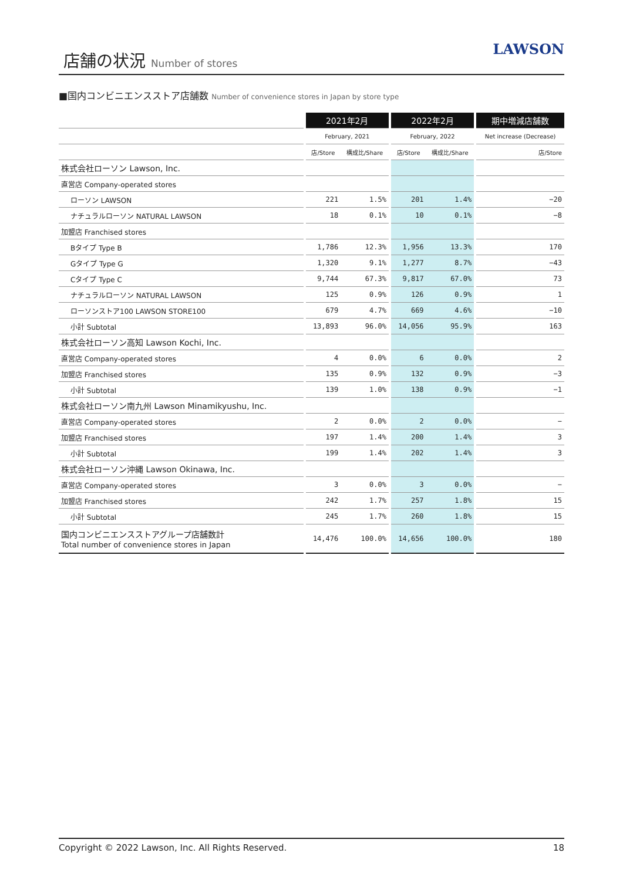店舗の状況 Number of stores
LAWSON
■国内コンビニエンスストア店舗数 Number of convenience stores in Japan by store type
| | | 2021年2月 | | | 2022年2月 | | | 期中増減店舗数 |
| --- | --- | --- | --- | --- | --- | --- | --- | --- |
| | | February, 2021 | | | February, 2022 | | | Net increase (Decrease) |
| | | 店/Store | 構成比/Share | | 店/Store | 構成比/Share | | 店/Store |
| 株式会社ローソン Lawson, Inc. | | | | | | | | |
| 直営店 Company-operated stores | | | | | | | | |
| ローソン LAWSON | | 221 | 1.5% | | 201 | 1.4% | | −20 |
| ナチュラルローソン NATURAL LAWSON | | 18 | 0.1% | | 10 | 0.1% | | −8 |
| 加盟店 Franchised stores | | | | | | | | |
| Bタイプ Type B | | 1,786 | 12.3% | | 1,956 | 13.3% | | 170 |
| Gタイプ Type G | | 1,320 | 9.1% | | 1,277 | 8.7% | | −43 |
| Cタイプ Type C | | 9,744 | 67.3% | | 9,817 | 67.0% | | 73 |
| ナチュラルローソン NATURAL LAWSON | | 125 | 0.9% | | 126 | 0.9% | | 1 |
| ローソンストア100 LAWSON STORE100 | | 679 | 4.7% | | 669 | 4.6% | | −10 |
| 小計 Subtotal | | 13,893 | 96.0% | | 14,056 | 95.9% | | 163 |
| 株式会社ローソン高知 Lawson Kochi, Inc. | | | | | | | | |
| 直営店 Company-operated stores | | 4 | 0.0% | | 6 | 0.0% | | 2 |
| 加盟店 Franchised stores | | 135 | 0.9% | | 132 | 0.9% | | −3 |
| 小計 Subtotal | | 139 | 1.0% | | 138 | 0.9% | | −1 |
| 株式会社ローソン南九州 Lawson Minamikyushu, Inc. | | | | | | | | |
| 直営店 Company-operated stores | | 2 | 0.0% | | 2 | 0.0% | | − |
| 加盟店 Franchised stores | | 197 | 1.4% | | 200 | 1.4% | | 3 |
| 小計 Subtotal | | 199 | 1.4% | | 202 | 1.4% | | 3 |
| 株式会社ローソン沖縄 Lawson Okinawa, Inc. | | | | | | | | |
| 直営店 Company-operated stores | | 3 | 0.0% | | 3 | 0.0% | | − |
| 加盟店 Franchised stores | | 242 | 1.7% | | 257 | 1.8% | | 15 |
| 小計 Subtotal | | 245 | 1.7% | | 260 | 1.8% | | 15 |
| 国内コンビニエンスストアグループ店舗数計 Total number of convenience stores in Japan | | 14,476 | 100.0% | | 14,656 | 100.0% | | 180 |
Copyright © 2022 Lawson, Inc. All Rights Reserved. 18